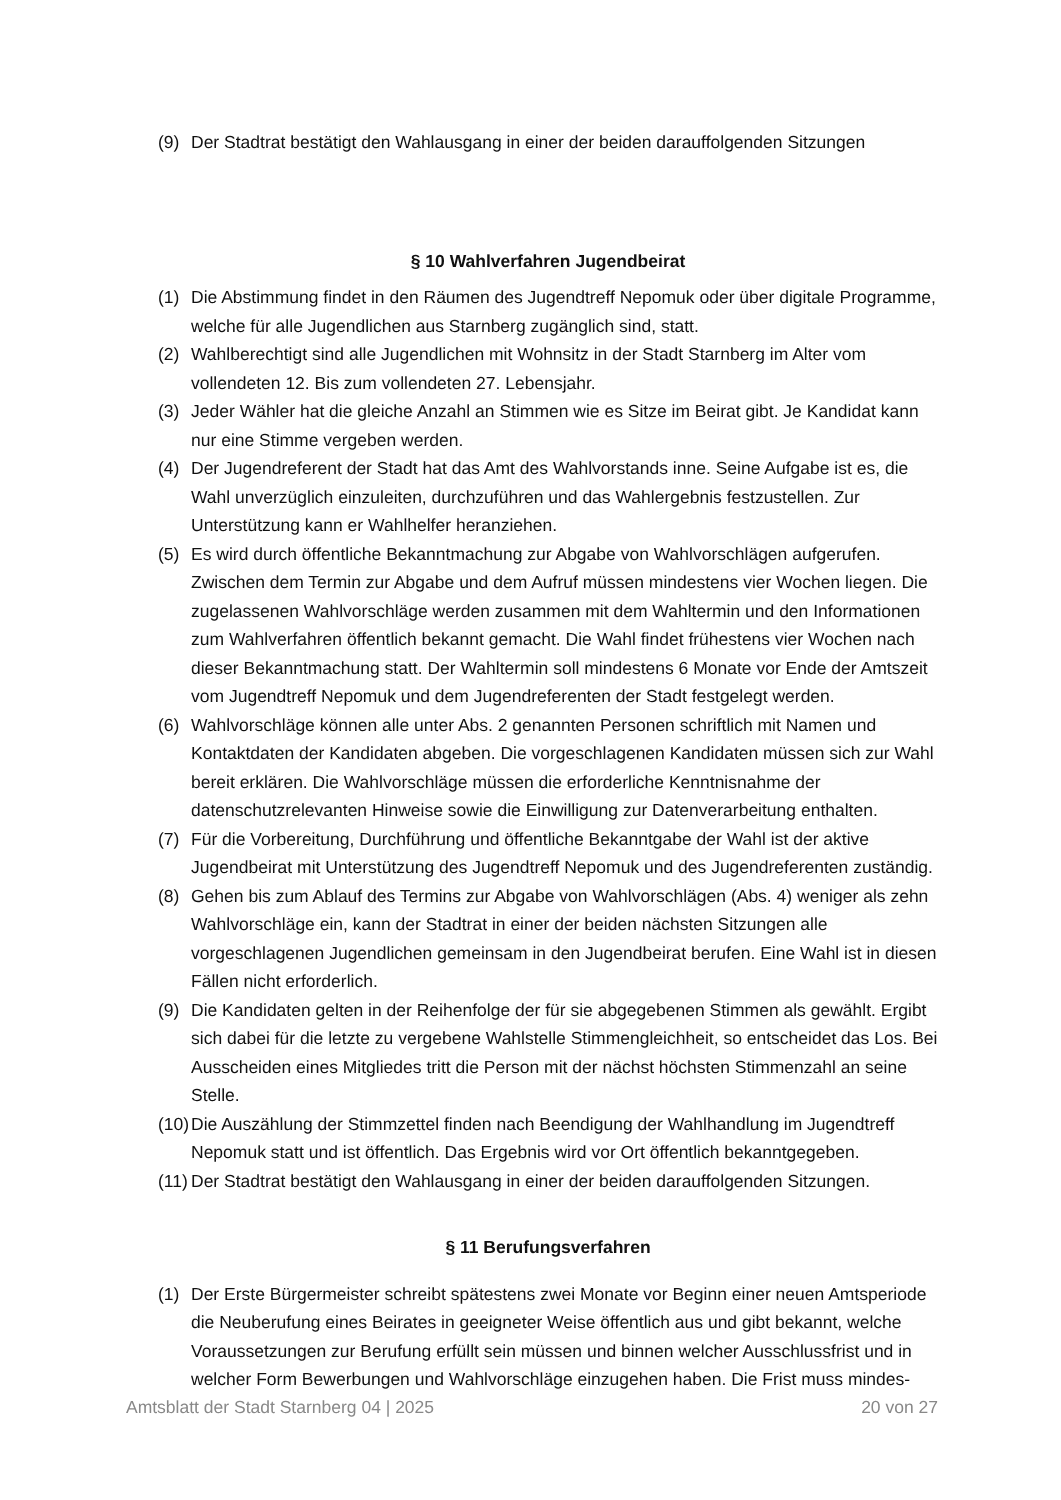(9) Der Stadtrat bestätigt den Wahlausgang in einer der beiden darauffolgenden Sitzungen
§ 10 Wahlverfahren Jugendbeirat
(1) Die Abstimmung findet in den Räumen des Jugendtreff Nepomuk oder über digitale Programme, welche für alle Jugendlichen aus Starnberg zugänglich sind, statt.
(2) Wahlberechtigt sind alle Jugendlichen mit Wohnsitz in der Stadt Starnberg im Alter vom vollendeten 12. Bis zum vollendeten 27. Lebensjahr.
(3) Jeder Wähler hat die gleiche Anzahl an Stimmen wie es Sitze im Beirat gibt. Je Kandidat kann nur eine Stimme vergeben werden.
(4) Der Jugendreferent der Stadt hat das Amt des Wahlvorstands inne. Seine Aufgabe ist es, die Wahl unverzüglich einzuleiten, durchzuführen und das Wahlergebnis festzustellen. Zur Unterstützung kann er Wahlhelfer heranziehen.
(5) Es wird durch öffentliche Bekanntmachung zur Abgabe von Wahlvorschlägen aufgerufen. Zwischen dem Termin zur Abgabe und dem Aufruf müssen mindestens vier Wochen liegen. Die zugelassenen Wahlvorschläge werden zusammen mit dem Wahltermin und den Informationen zum Wahlverfahren öffentlich bekannt gemacht. Die Wahl findet frühestens vier Wochen nach dieser Bekanntmachung statt. Der Wahltermin soll mindestens 6 Monate vor Ende der Amtszeit vom Jugendtreff Nepomuk und dem Jugendreferenten der Stadt festgelegt werden.
(6) Wahlvorschläge können alle unter Abs. 2 genannten Personen schriftlich mit Namen und Kontaktdaten der Kandidaten abgeben. Die vorgeschlagenen Kandidaten müssen sich zur Wahl bereit erklären. Die Wahlvorschläge müssen die erforderliche Kenntnisnahme der datenschutzrelevanten Hinweise sowie die Einwilligung zur Datenverarbeitung enthalten.
(7) Für die Vorbereitung, Durchführung und öffentliche Bekanntgabe der Wahl ist der aktive Jugendbeirat mit Unterstützung des Jugendtreff Nepomuk und des Jugendreferenten zuständig.
(8) Gehen bis zum Ablauf des Termins zur Abgabe von Wahlvorschlägen (Abs. 4) weniger als zehn Wahlvorschläge ein, kann der Stadtrat in einer der beiden nächsten Sitzungen alle vorgeschlagenen Jugendlichen gemeinsam in den Jugendbeirat berufen. Eine Wahl ist in diesen Fällen nicht erforderlich.
(9) Die Kandidaten gelten in der Reihenfolge der für sie abgegebenen Stimmen als gewählt. Ergibt sich dabei für die letzte zu vergebene Wahlstelle Stimmengleichheit, so entscheidet das Los. Bei Ausscheiden eines Mitgliedes tritt die Person mit der nächst höchsten Stimmenzahl an seine Stelle.
(10) Die Auszählung der Stimmzettel finden nach Beendigung der Wahlhandlung im Jugendtreff Nepomuk statt und ist öffentlich. Das Ergebnis wird vor Ort öffentlich bekanntgegeben.
(11) Der Stadtrat bestätigt den Wahlausgang in einer der beiden darauffolgenden Sitzungen.
§ 11 Berufungsverfahren
(1) Der Erste Bürgermeister schreibt spätestens zwei Monate vor Beginn einer neuen Amtsperiode die Neuberufung eines Beirates in geeigneter Weise öffentlich aus und gibt bekannt, welche Voraussetzungen zur Berufung erfüllt sein müssen und binnen welcher Ausschlussfrist und in welcher Form Bewerbungen und Wahlvorschläge einzugehen haben. Die Frist muss mindes-
Amtsblatt der Stadt Starnberg 04 | 2025 20 von 27